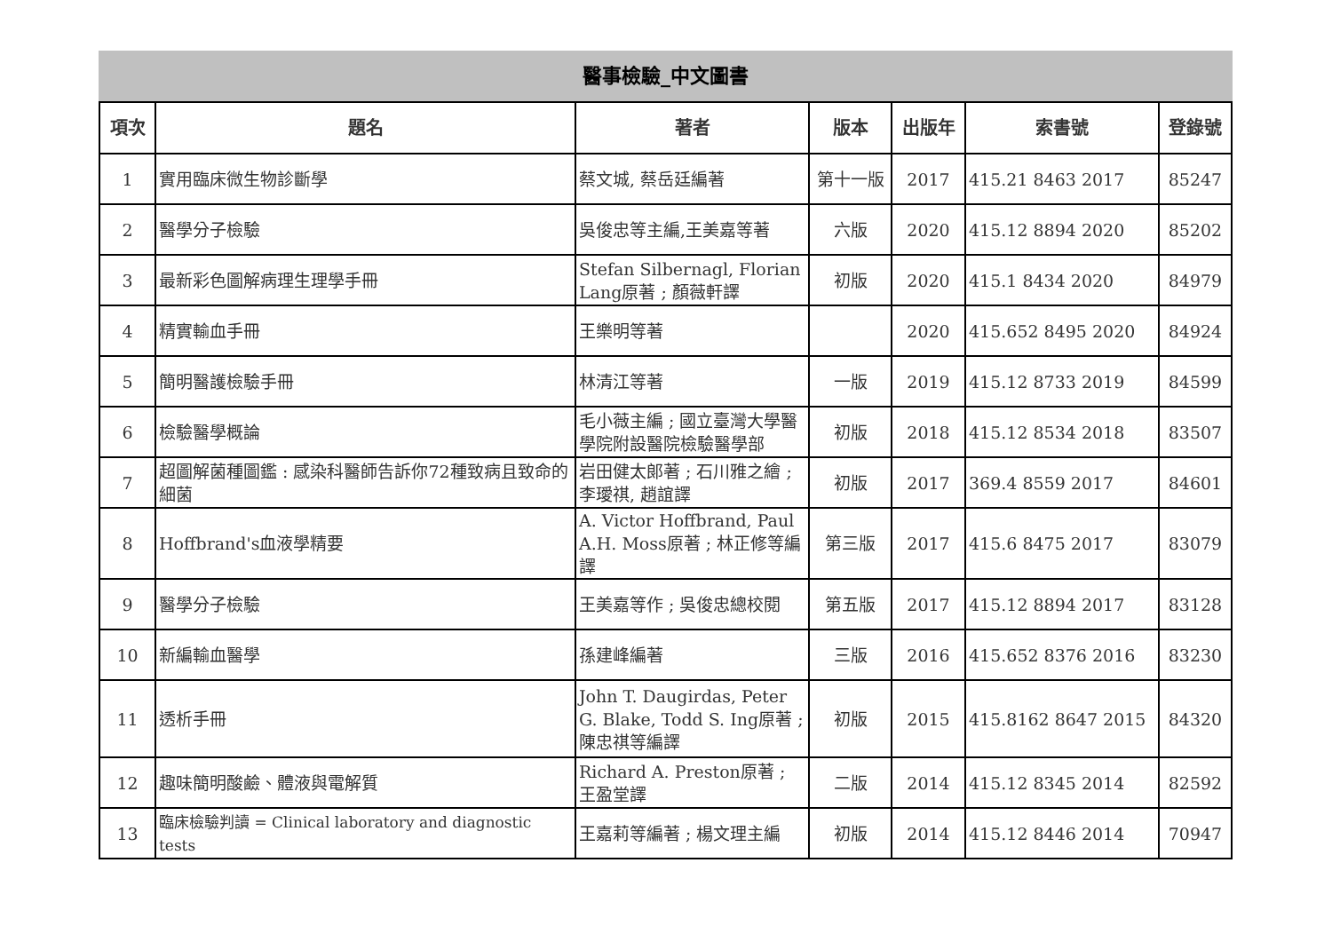醫事檢驗_中文圖書
| 項次 | 題名 | 著者 | 版本 | 出版年 | 索書號 | 登錄號 |
| --- | --- | --- | --- | --- | --- | --- |
| 1 | 實用臨床微生物診斷學 | 蔡文城, 蔡岳廷編著 | 第十一版 | 2017 | 415.21 8463 2017 | 85247 |
| 2 | 醫學分子檢驗 | 吳俊忠等主編,王美嘉等著 | 六版 | 2020 | 415.12 8894 2020 | 85202 |
| 3 | 最新彩色圖解病理生理學手冊 | Stefan Silbernagl, Florian Lang原著 ; 顏薇軒譯 | 初版 | 2020 | 415.1 8434 2020 | 84979 |
| 4 | 精實輸血手冊 | 王樂明等著 | | 2020 | 415.652 8495 2020 | 84924 |
| 5 | 簡明醫護檢驗手冊 | 林清江等著 | 一版 | 2019 | 415.12 8733 2019 | 84599 |
| 6 | 檢驗醫學概論 | 毛小薇主編 ; 國立臺灣大學醫學院附設醫院檢驗醫學部 | 初版 | 2018 | 415.12 8534 2018 | 83507 |
| 7 | 超圖解菌種圖鑑 : 感染科醫師告訴你72種致病且致命的細菌 | 岩田健太郎著 ; 石川雅之繪 ; 李璦祺, 趙誼譯 | 初版 | 2017 | 369.4 8559 2017 | 84601 |
| 8 | Hoffbrand's血液學精要 | A. Victor Hoffbrand, Paul A.H. Moss原著 ; 林正修等編譯 | 第三版 | 2017 | 415.6 8475 2017 | 83079 |
| 9 | 醫學分子檢驗 | 王美嘉等作 ; 吳俊忠總校閱 | 第五版 | 2017 | 415.12 8894 2017 | 83128 |
| 10 | 新編輸血醫學 | 孫建峰編著 | 三版 | 2016 | 415.652 8376 2016 | 83230 |
| 11 | 透析手冊 | John T. Daugirdas, Peter G. Blake, Todd S. Ing原著 ; 陳忠祺等編譯 | 初版 | 2015 | 415.8162 8647 2015 | 84320 |
| 12 | 趣味簡明酸鹼、體液與電解質 | Richard A. Preston原著 ; 王盈堂譯 | 二版 | 2014 | 415.12 8345 2014 | 82592 |
| 13 | 臨床檢驗判讀 = Clinical laboratory and diagnostic tests | 王嘉莉等編著 ; 楊文理主編 | 初版 | 2014 | 415.12 8446 2014 | 70947 |